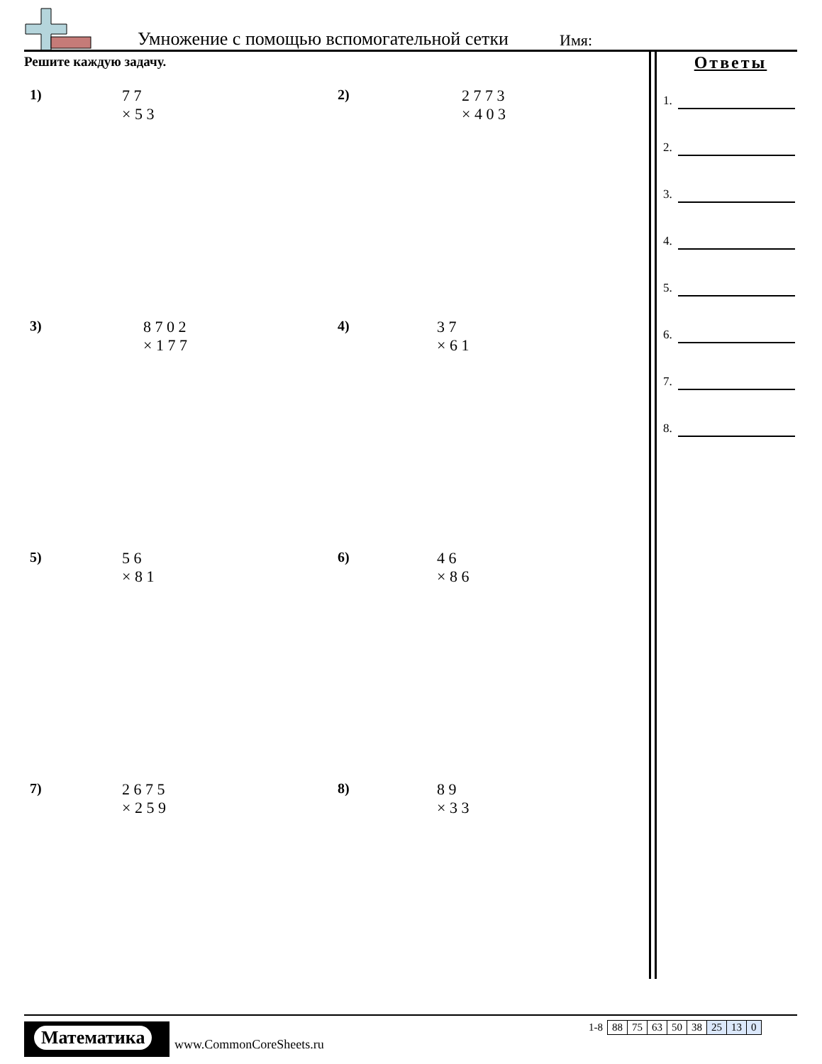Умножение с помощью вспомогательной сетки Имя:
Решите каждую задачу.
Ответы
1.
2.
3.
4.
5.
6.
7.
8.
1)
7 7
× 5 3
2)
2 7 7 3
× 4 0 3
3)
8 7 0 2
× 1 7 7
4)
3 7
× 6 1
5)
5 6
× 8 1
6)
4 6
× 8 6
7)
2 6 7 5
× 2 5 9
8)
8 9
× 3 3
Математика
www.CommonCoreSheets.ru
| 1-8 | 88 | 75 | 63 | 50 | 38 | 25 | 13 | 0 |